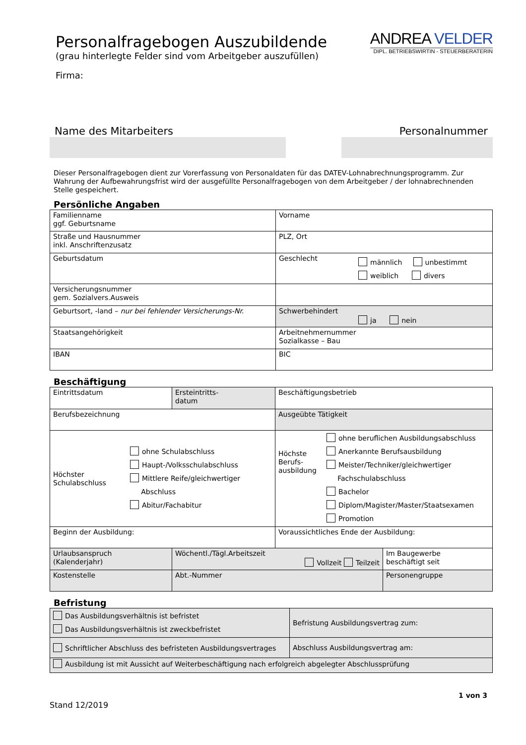ANDREA VELDER
DIPL. BETRIEBSWIRTIN - STEUERBERATERIN
Personalfragebogen Auszubildende
(grau hinterlegte Felder sind vom Arbeitgeber auszufüllen)
Firma:
Name des Mitarbeiters Personalnummer
Dieser Personalfragebogen dient zur Vorerfassung von Personaldaten für das DATEV-Lohnabrechnungsprogramm. Zur Wahrung der Aufbewahrungsfrist wird der ausgefüllte Personalfragebogen von dem Arbeitgeber / der lohnabrechnenden Stelle gespeichert.
Persönliche Angaben
| Familienname ggf. Geburtsname | Vorname |
| Straße und Hausnummer inkl. Anschriftenzusatz | PLZ, Ort |
| Geburtsdatum | Geschlecht männlich unbestimmt weiblich divers |
| Versicherungsnummer gem. Sozialvers.Ausweis | |
| Geburtsort, -land – nur bei fehlender Versicherungs-Nr. | Schwerbehindert ja nein |
| Staatsangehörigkeit | Arbeitnehmernummer Sozialkasse – Bau |
| IBAN | BIC |
Beschäftigung
| Eintrittsdatum | Ersteintritts- datum | Beschäftigungsbetrieb | |
| Berufsbezeichnung | | Ausgeübte Tätigkeit | |
| Höchster Schulabschluss ohne Schulabschluss Haupt-/Volksschulabschluss Mittlere Reife/gleichwertiger Abschluss Abitur/Fachabitur | | Höchste Berufs- ausbildung ohne beruflichen Ausbildungsabschluss Anerkannte Berufsausbildung Meister/Techniker/gleichwertiger Fachschulabschluss Bachelor Diplom/Magister/Master/Staatsexamen Promotion | |
| Beginn der Ausbildung: | | Voraussichtliches Ende der Ausbildung: | |
| Urlaubsanspruch (Kalenderjahr) | Wöchentl./Tägl.Arbeitszeit Vollzeit Teilzeit | | Im Baugewerbe beschäftigt seit |
| Kostenstelle | Abt.-Nummer | | Personengruppe |
Befristung
| Das Ausbildungsverhältnis ist befristet Das Ausbildungsverhältnis ist zweckbefristet | Befristung Ausbildungsvertrag zum: |
| Schriftlicher Abschluss des befristeten Ausbildungsvertrages | Abschluss Ausbildungsvertrag am: |
| Ausbildung ist mit Aussicht auf Weiterbeschäftigung nach erfolgreich abgelegter Abschlussprüfung | |
1 von 3
Stand 12/2019